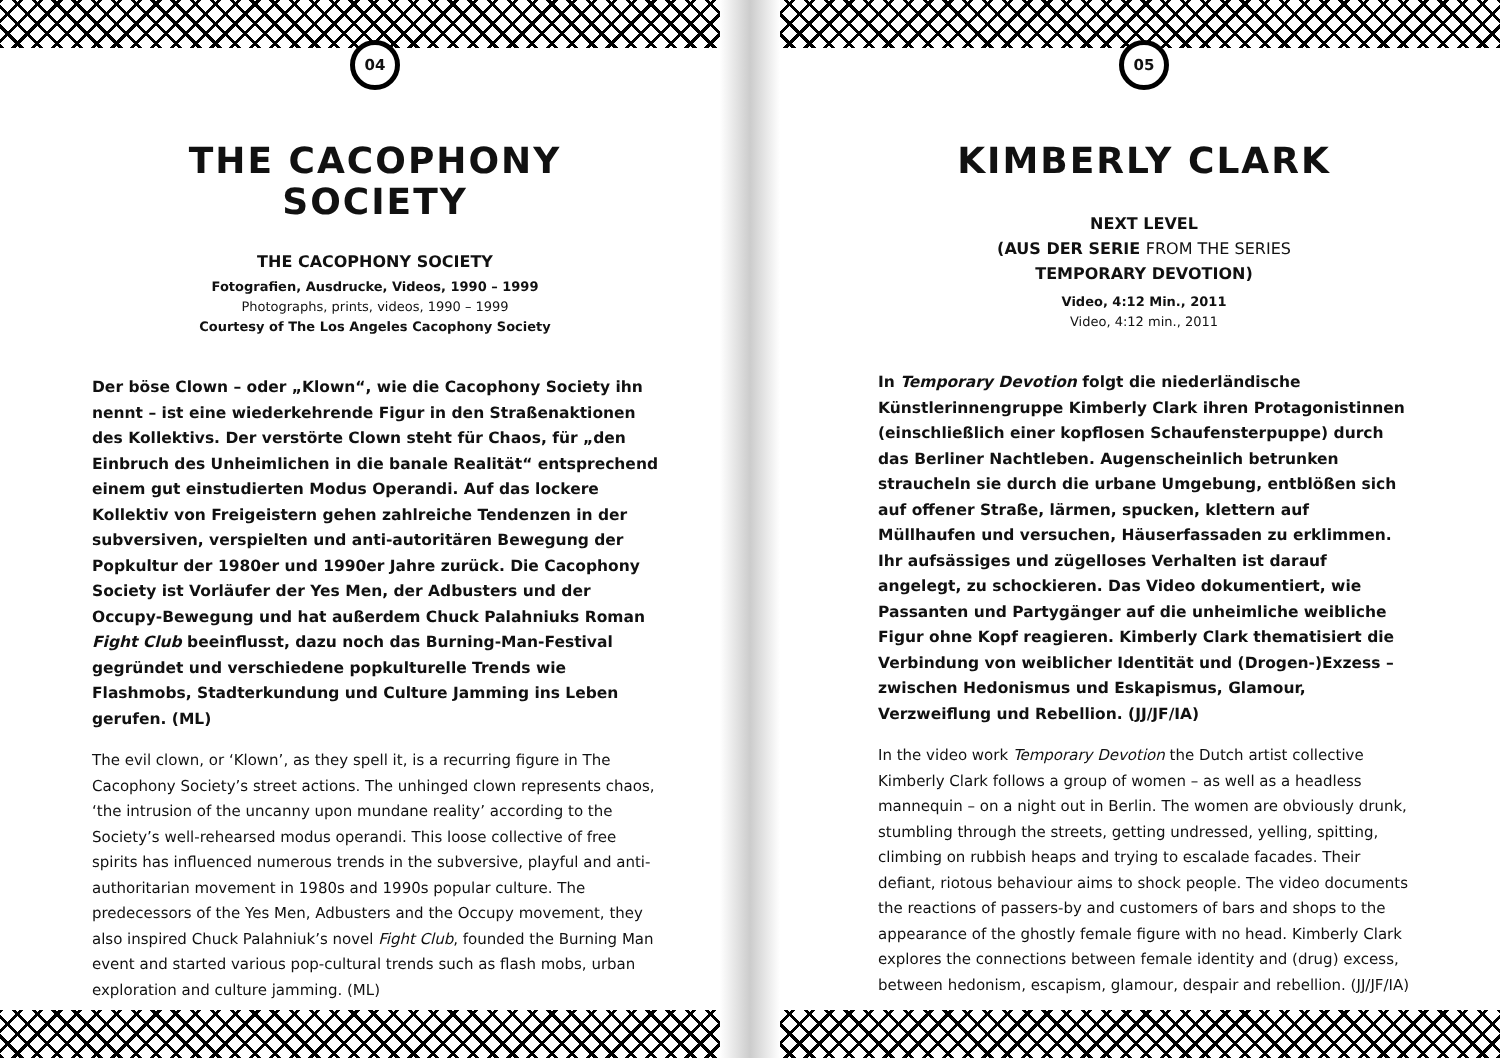04
THE CACOPHONY SOCIETY
THE CACOPHONY SOCIETY
Fotografien, Ausdrucke, Videos, 1990 – 1999
Photographs, prints, videos, 1990 – 1999
Courtesy of The Los Angeles Cacophony Society
Der böse Clown – oder „Klown“, wie die Cacophony Society ihn nennt – ist eine wiederkehrende Figur in den Straßenaktionen des Kollektivs. Der verstörte Clown steht für Chaos, für „den Einbruch des Unheimlichen in die banale Realität“ entsprechend einem gut einstudierten Modus Operandi. Auf das lockere Kollektiv von Freigeistern gehen zahlreiche Tendenzen in der subversiven, verspielten und anti-autoritären Bewegung der Popkultur der 1980er und 1990er Jahre zurück. Die Cacophony Society ist Vorläufer der Yes Men, der Adbusters und der Occupy-Bewegung und hat außerdem Chuck Palahniuks Roman Fight Club beeinflusst, dazu noch das Burning-Man-Festival gegründet und verschiedene popkulturelle Trends wie Flashmobs, Stadterkundung und Culture Jamming ins Leben gerufen. (ML)
The evil clown, or ‘Klown’, as they spell it, is a recurring figure in The Cacophony Society’s street actions. The unhinged clown represents chaos, ‘the intrusion of the uncanny upon mundane reality’ according to the Society’s well-rehearsed modus operandi. This loose collective of free spirits has influenced numerous trends in the subversive, playful and anti-authoritarian movement in 1980s and 1990s popular culture. The predecessors of the Yes Men, Adbusters and the Occupy movement, they also inspired Chuck Palahniuk’s novel Fight Club, founded the Burning Man event and started various pop-cultural trends such as flash mobs, urban exploration and culture jamming. (ML)
05
KIMBERLY CLARK
NEXT LEVEL
(AUS DER SERIE FROM THE SERIES
TEMPORARY DEVOTION)
Video, 4:12 Min., 2011
Video, 4:12 min., 2011
In Temporary Devotion folgt die niederländische Künstlerinnengruppe Kimberly Clark ihren Protagonistinnen (einschließlich einer kopflosen Schaufensterpuppe) durch das Berliner Nachtleben. Augenscheinlich betrunken straucheln sie durch die urbane Umgebung, entblößen sich auf offener Straße, lärmen, spucken, klettern auf Müllhaufen und versuchen, Häuserfassaden zu erklimmen. Ihr aufsässiges und zügelloses Verhalten ist darauf angelegt, zu schockieren. Das Video dokumentiert, wie Passanten und Partygänger auf die unheimliche weibliche Figur ohne Kopf reagieren. Kimberly Clark thematisiert die Verbindung von weiblicher Identität und (Drogen-)Exzess – zwischen Hedonismus und Eskapismus, Glamour, Verzweiflung und Rebellion. (JJ/JF/IA)
In the video work Temporary Devotion the Dutch artist collective Kimberly Clark follows a group of women – as well as a headless mannequin – on a night out in Berlin. The women are obviously drunk, stumbling through the streets, getting undressed, yelling, spitting, climbing on rubbish heaps and trying to escalade facades. Their defiant, riotous behaviour aims to shock people. The video documents the reactions of passers-by and customers of bars and shops to the appearance of the ghostly female figure with no head. Kimberly Clark explores the connections between female identity and (drug) excess, between hedonism, escapism, glamour, despair and rebellion. (JJ/JF/IA)